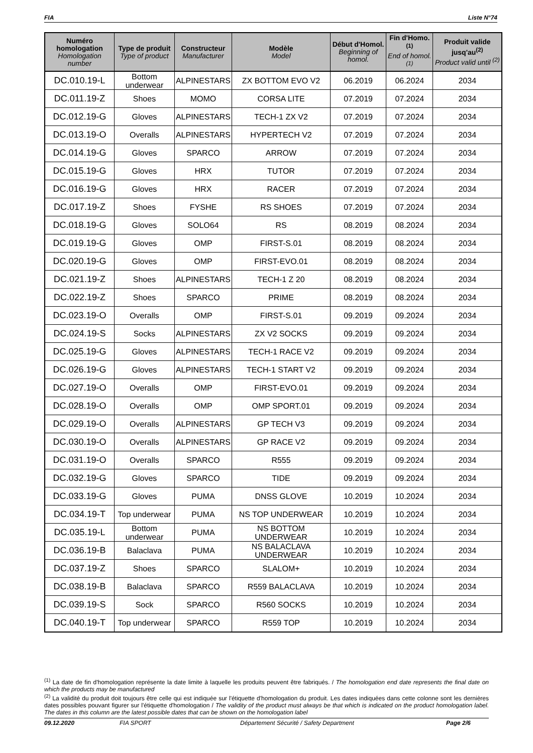FIA Liste N°74
| Numéro homologation Homologation number | Type de produit Type of product | Constructeur Manufacturer | Modèle Model | Début d'Homol. Beginning of homol. | Fin d'Homo.<sup>(1)</sup> End of homol.<sup>(1)</sup> | Produit valide jusq'au<sup>(2)</sup> Product valid until <sup>(2)</sup> |
| --- | --- | --- | --- | --- | --- | --- |
| DC.010.19-L | Bottom underwear | ALPINESTARS | ZX BOTTOM EVO V2 | 06.2019 | 06.2024 | 2034 |
| DC.011.19-Z | Shoes | MOMO | CORSA LITE | 07.2019 | 07.2024 | 2034 |
| DC.012.19-G | Gloves | ALPINESTARS | TECH-1 ZX V2 | 07.2019 | 07.2024 | 2034 |
| DC.013.19-O | Overalls | ALPINESTARS | HYPERTECH V2 | 07.2019 | 07.2024 | 2034 |
| DC.014.19-G | Gloves | SPARCO | ARROW | 07.2019 | 07.2024 | 2034 |
| DC.015.19-G | Gloves | HRX | TUTOR | 07.2019 | 07.2024 | 2034 |
| DC.016.19-G | Gloves | HRX | RACER | 07.2019 | 07.2024 | 2034 |
| DC.017.19-Z | Shoes | FYSHE | RS SHOES | 07.2019 | 07.2024 | 2034 |
| DC.018.19-G | Gloves | SOLO64 | RS | 08.2019 | 08.2024 | 2034 |
| DC.019.19-G | Gloves | OMP | FIRST-S.01 | 08.2019 | 08.2024 | 2034 |
| DC.020.19-G | Gloves | OMP | FIRST-EVO.01 | 08.2019 | 08.2024 | 2034 |
| DC.021.19-Z | Shoes | ALPINESTARS | TECH-1 Z 20 | 08.2019 | 08.2024 | 2034 |
| DC.022.19-Z | Shoes | SPARCO | PRIME | 08.2019 | 08.2024 | 2034 |
| DC.023.19-O | Overalls | OMP | FIRST-S.01 | 09.2019 | 09.2024 | 2034 |
| DC.024.19-S | Socks | ALPINESTARS | ZX V2 SOCKS | 09.2019 | 09.2024 | 2034 |
| DC.025.19-G | Gloves | ALPINESTARS | TECH-1 RACE V2 | 09.2019 | 09.2024 | 2034 |
| DC.026.19-G | Gloves | ALPINESTARS | TECH-1 START V2 | 09.2019 | 09.2024 | 2034 |
| DC.027.19-O | Overalls | OMP | FIRST-EVO.01 | 09.2019 | 09.2024 | 2034 |
| DC.028.19-O | Overalls | OMP | OMP SPORT.01 | 09.2019 | 09.2024 | 2034 |
| DC.029.19-O | Overalls | ALPINESTARS | GP TECH V3 | 09.2019 | 09.2024 | 2034 |
| DC.030.19-O | Overalls | ALPINESTARS | GP RACE V2 | 09.2019 | 09.2024 | 2034 |
| DC.031.19-O | Overalls | SPARCO | R555 | 09.2019 | 09.2024 | 2034 |
| DC.032.19-G | Gloves | SPARCO | TIDE | 09.2019 | 09.2024 | 2034 |
| DC.033.19-G | Gloves | PUMA | DNSS GLOVE | 10.2019 | 10.2024 | 2034 |
| DC.034.19-T | Top underwear | PUMA | NS TOP UNDERWEAR | 10.2019 | 10.2024 | 2034 |
| DC.035.19-L | Bottom underwear | PUMA | NS BOTTOM UNDERWEAR | 10.2019 | 10.2024 | 2034 |
| DC.036.19-B | Balaclava | PUMA | NS BALACLAVA UNDERWEAR | 10.2019 | 10.2024 | 2034 |
| DC.037.19-Z | Shoes | SPARCO | SLALOM+ | 10.2019 | 10.2024 | 2034 |
| DC.038.19-B | Balaclava | SPARCO | R559 BALACLAVA | 10.2019 | 10.2024 | 2034 |
| DC.039.19-S | Sock | SPARCO | R560 SOCKS | 10.2019 | 10.2024 | 2034 |
| DC.040.19-T | Top underwear | SPARCO | R559 TOP | 10.2019 | 10.2024 | 2034 |
<sup>(1)</sup> La date de fin d'homologation représente la date limite à laquelle les produits peuvent être fabriqués. / The homologation end date represents the final date on which the products may be manufactured
<sup>(2)</sup> La validité du produit doit toujours être celle qui est indiquée sur l'étiquette d'homologation du produit. Les dates indiquées dans cette colonne sont les dernières dates possibles pouvant figurer sur l'étiquette d'homologation / The validity of the product must always be that which is indicated on the product homologation label. The dates in this column are the latest possible dates that can be shown on the homologation label
09.12.2020 FIA SPORT Département Sécurité / Safety Department Page 2/6